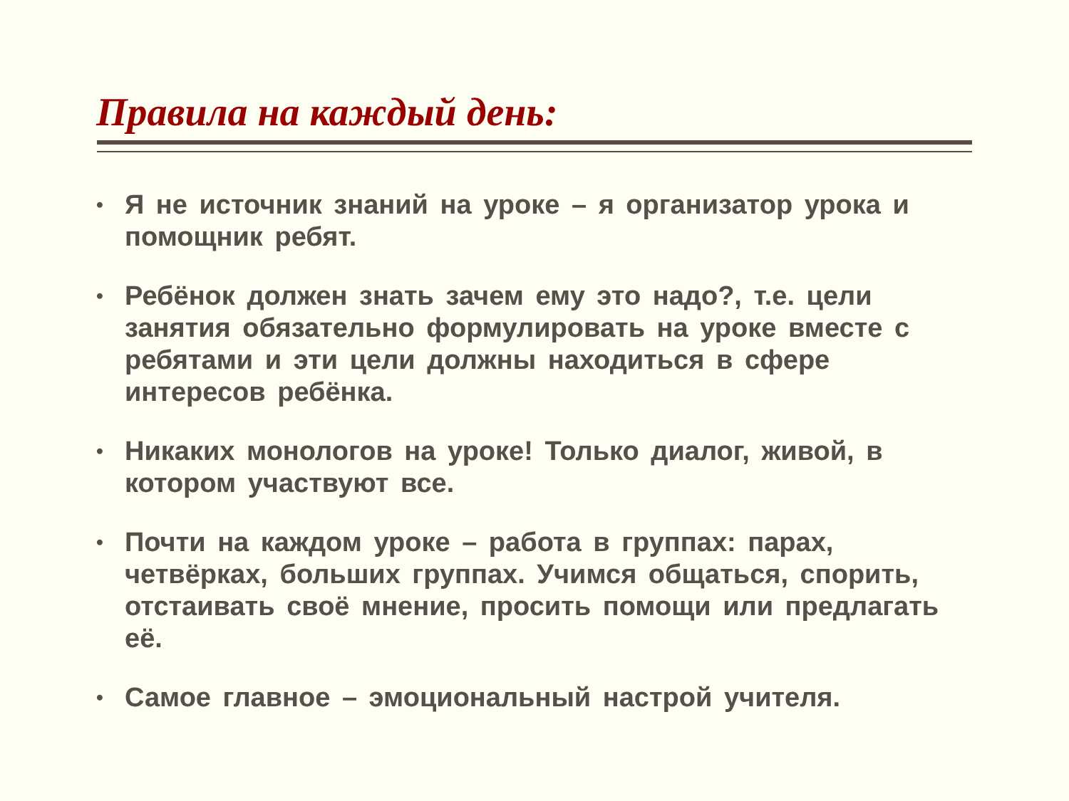Правила на каждый день:
• Я не источник знаний на уроке – я организатор урока и помощник ребят.
• Ребёнок должен знать зачем ему это надо?, т.е. цели занятия обязательно формулировать на уроке вместе с ребятами и эти цели должны находиться в сфере интересов ребёнка.
• Никаких монологов на уроке! Только диалог, живой, в котором участвуют все.
• Почти на каждом уроке – работа в группах: парах, четвёрках, больших группах. Учимся общаться, спорить, отстаивать своё мнение, просить помощи или предлагать её.
• Самое главное – эмоциональный настрой учителя.